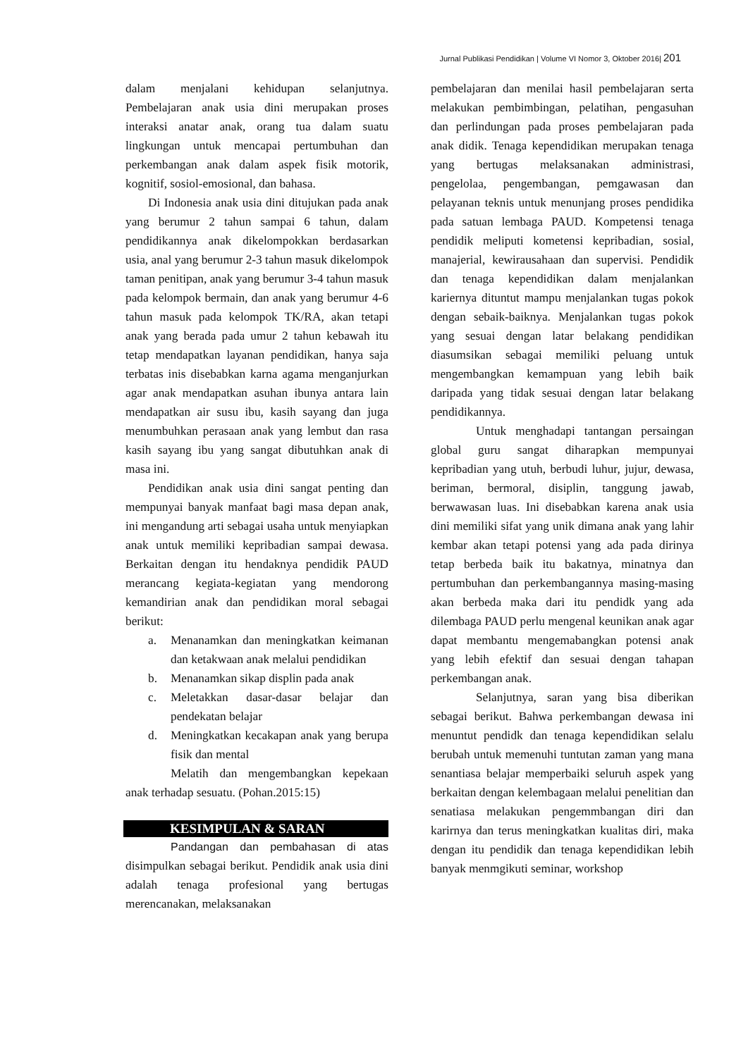Jurnal Publikasi Pendidikan | Volume VI Nomor 3, Oktober 2016| 201
dalam menjalani kehidupan selanjutnya. Pembelajaran anak usia dini merupakan proses interaksi anatar anak, orang tua dalam suatu lingkungan untuk mencapai pertumbuhan dan perkembangan anak dalam aspek fisik motorik, kognitif, sosiol-emosional, dan bahasa.
Di Indonesia anak usia dini ditujukan pada anak yang berumur 2 tahun sampai 6 tahun, dalam pendidikannya anak dikelompokkan berdasarkan usia, anal yang berumur 2-3 tahun masuk dikelompok taman penitipan, anak yang berumur 3-4 tahun masuk pada kelompok bermain, dan anak yang berumur 4-6 tahun masuk pada kelompok TK/RA, akan tetapi anak yang berada pada umur 2 tahun kebawah itu tetap mendapatkan layanan pendidikan, hanya saja terbatas inis disebabkan karna agama menganjurkan agar anak mendapatkan asuhan ibunya antara lain mendapatkan air susu ibu, kasih sayang dan juga menumbuhkan perasaan anak yang lembut dan rasa kasih sayang ibu yang sangat dibutuhkan anak di masa ini.
Pendidikan anak usia dini sangat penting dan mempunyai banyak manfaat bagi masa depan anak, ini mengandung arti sebagai usaha untuk menyiapkan anak untuk memiliki kepribadian sampai dewasa. Berkaitan dengan itu hendaknya pendidik PAUD merancang kegiata-kegiatan yang mendorong kemandirian anak dan pendidikan moral sebagai berikut:
a. Menanamkan dan meningkatkan keimanan dan ketakwaan anak melalui pendidikan
b. Menanamkan sikap displin pada anak
c. Meletakkan dasar-dasar belajar dan pendekatan belajar
d. Meningkatkan kecakapan anak yang berupa fisik dan mental
Melatih dan mengembangkan kepekaan anak terhadap sesuatu. (Pohan.2015:15)
KESIMPULAN & SARAN
Pandangan dan pembahasan di atas disimpulkan sebagai berikut. Pendidik anak usia dini adalah tenaga profesional yang bertugas merencanakan, melaksanakan
pembelajaran dan menilai hasil pembelajaran serta melakukan pembimbingan, pelatihan, pengasuhan dan perlindungan pada proses pembelajaran pada anak didik. Tenaga kependidikan merupakan tenaga yang bertugas melaksanakan administrasi, pengelolaa, pengembangan, pemgawasan dan pelayanan teknis untuk menunjang proses pendidika pada satuan lembaga PAUD. Kompetensi tenaga pendidik meliputi kometensi kepribadian, sosial, manajerial, kewirausahaan dan supervisi. Pendidik dan tenaga kependidikan dalam menjalankan kariernya dituntut mampu menjalankan tugas pokok dengan sebaik-baiknya. Menjalankan tugas pokok yang sesuai dengan latar belakang pendidikan diasumsikan sebagai memiliki peluang untuk mengembangkan kemampuan yang lebih baik daripada yang tidak sesuai dengan latar belakang pendidikannya.
Untuk menghadapi tantangan persaingan global guru sangat diharapkan mempunyai kepribadian yang utuh, berbudi luhur, jujur, dewasa, beriman, bermoral, disiplin, tanggung jawab, berwawasan luas. Ini disebabkan karena anak usia dini memiliki sifat yang unik dimana anak yang lahir kembar akan tetapi potensi yang ada pada dirinya tetap berbeda baik itu bakatnya, minatnya dan pertumbuhan dan perkembangannya masing-masing akan berbeda maka dari itu pendidk yang ada dilembaga PAUD perlu mengenal keunikan anak agar dapat membantu mengemabangkan potensi anak yang lebih efektif dan sesuai dengan tahapan perkembangan anak.
Selanjutnya, saran yang bisa diberikan sebagai berikut. Bahwa perkembangan dewasa ini menuntut pendidk dan tenaga kependidikan selalu berubah untuk memenuhi tuntutan zaman yang mana senantiasa belajar memperbaiki seluruh aspek yang berkaitan dengan kelembagaan melalui penelitian dan senatiasa melakukan pengemmbangan diri dan karirnya dan terus meningkatkan kualitas diri, maka dengan itu pendidik dan tenaga kependidikan lebih banyak menmgikuti seminar, workshop